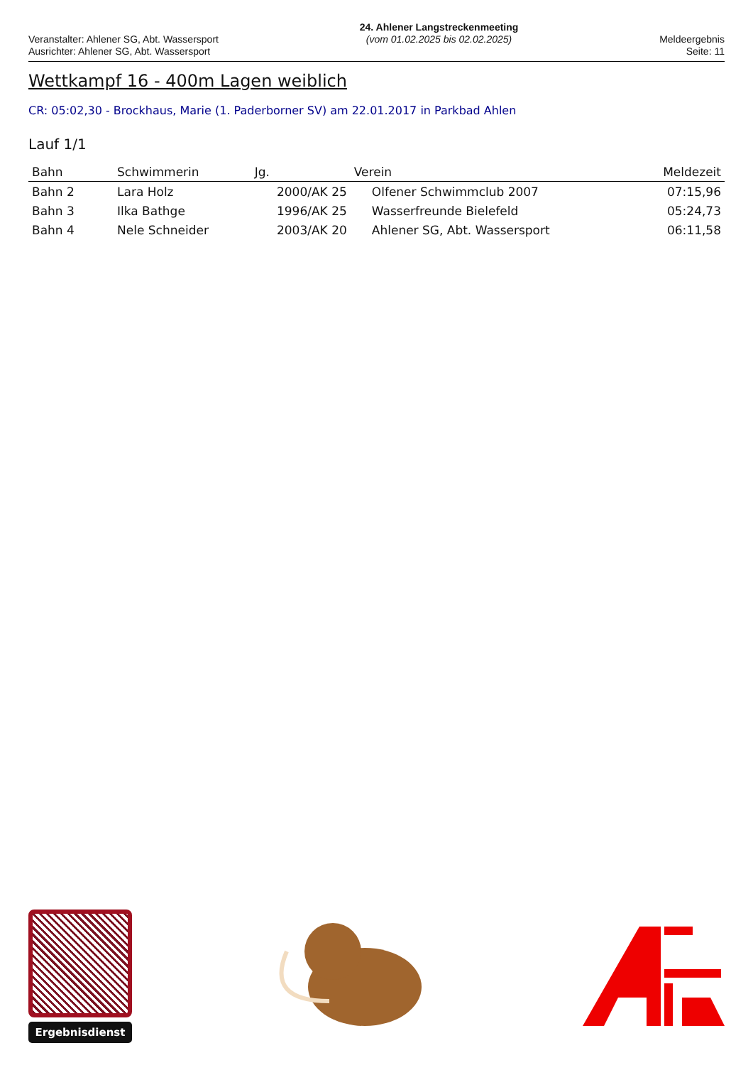Veranstalter: Ahlener SG, Abt. Wassersport
Ausrichter: Ahlener SG, Abt. Wassersport
24. Ahlener Langstreckenmeeting
(vom 01.02.2025 bis 02.02.2025)
Meldeergebnis
Seite: 11
Wettkampf 16 - 400m Lagen weiblich
CR: 05:02,30 - Brockhaus, Marie (1. Paderborner SV) am 22.01.2017 in Parkbad Ahlen
Lauf 1/1
| Bahn | Schwimmerin | Jg. | Verein | Meldezeit |
| --- | --- | --- | --- | --- |
| Bahn 2 | Lara Holz | 2000/AK 25 | Olfener Schwimmclub 2007 | 07:15,96 |
| Bahn 3 | Ilka Bathge | 1996/AK 25 | Wasserfreunde Bielefeld | 05:24,73 |
| Bahn 4 | Nele Schneider | 2003/AK 20 | Ahlener SG, Abt. Wassersport | 06:11,58 |
Ergebnisdienst